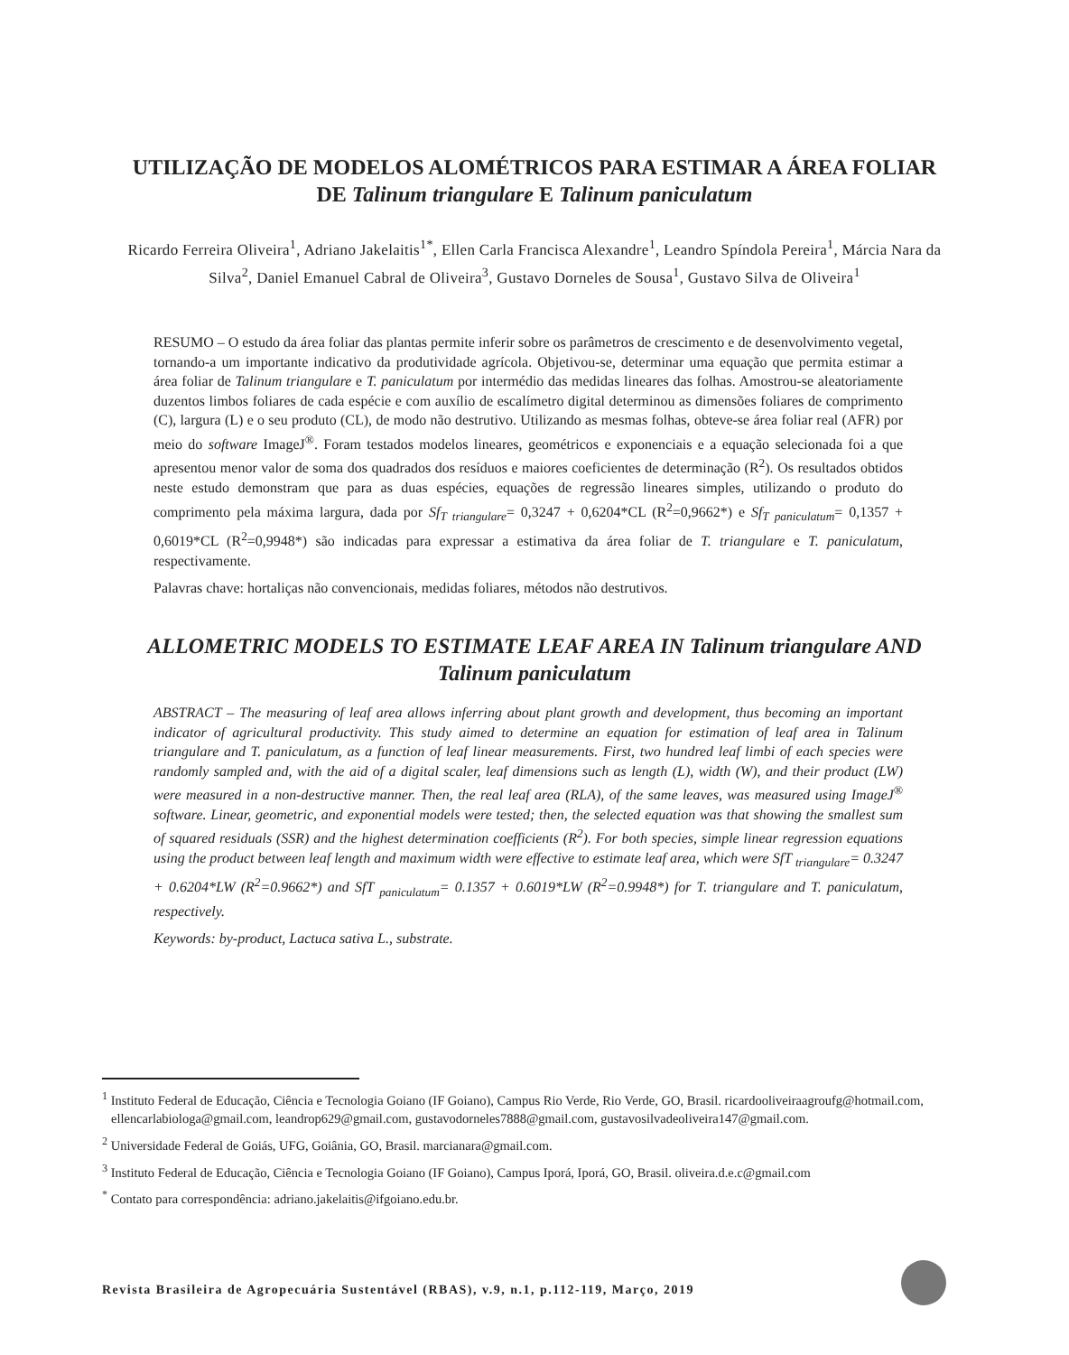UTILIZAÇÃO DE MODELOS ALOMÉTRICOS PARA ESTIMAR A ÁREA FOLIAR DE Talinum triangulare E Talinum paniculatum
Ricardo Ferreira Oliveira<sup>1</sup>, Adriano Jakelaitis<sup>1*</sup>, Ellen Carla Francisca Alexandre<sup>1</sup>, Leandro Spíndola Pereira<sup>1</sup>, Márcia Nara da Silva<sup>2</sup>, Daniel Emanuel Cabral de Oliveira<sup>3</sup>, Gustavo Dorneles de Sousa<sup>1</sup>, Gustavo Silva de Oliveira<sup>1</sup>
RESUMO – O estudo da área foliar das plantas permite inferir sobre os parâmetros de crescimento e de desenvolvimento vegetal, tornando-a um importante indicativo da produtividade agrícola. Objetivou-se, determinar uma equação que permita estimar a área foliar de Talinum triangulare e T. paniculatum por intermédio das medidas lineares das folhas. Amostrou-se aleatoriamente duzentos limbos foliares de cada espécie e com auxílio de escalímetro digital determinou as dimensões foliares de comprimento (C), largura (L) e o seu produto (CL), de modo não destrutivo. Utilizando as mesmas folhas, obteve-se área foliar real (AFR) por meio do software ImageJ<sup>®</sup>. Foram testados modelos lineares, geométricos e exponenciais e a equação selecionada foi a que apresentou menor valor de soma dos quadrados dos resíduos e maiores coeficientes de determinação (R<sup>2</sup>). Os resultados obtidos neste estudo demonstram que para as duas espécies, equações de regressão lineares simples, utilizando o produto do comprimento pela máxima largura, dada por Sf<sub>T triangulare</sub>= 0,3247 + 0,6204*CL (R<sup>2</sup>=0,9662*) e Sf<sub>T paniculatum</sub>= 0,1357 + 0,6019*CL (R<sup>2</sup>=0,9948*) são indicadas para expressar a estimativa da área foliar de T. triangulare e T. paniculatum, respectivamente.
Palavras chave: hortaliças não convencionais, medidas foliares, métodos não destrutivos.
ALLOMETRIC MODELS TO ESTIMATE LEAF AREA IN Talinum triangulare AND Talinum paniculatum
ABSTRACT – The measuring of leaf area allows inferring about plant growth and development, thus becoming an important indicator of agricultural productivity. This study aimed to determine an equation for estimation of leaf area in Talinum triangulare and T. paniculatum, as a function of leaf linear measurements. First, two hundred leaf limbi of each species were randomly sampled and, with the aid of a digital scaler, leaf dimensions such as length (L), width (W), and their product (LW) were measured in a non-destructive manner. Then, the real leaf area (RLA), of the same leaves, was measured using ImageJ<sup>®</sup> software. Linear, geometric, and exponential models were tested; then, the selected equation was that showing the smallest sum of squared residuals (SSR) and the highest determination coefficients (R<sup>2</sup>). For both species, simple linear regression equations using the product between leaf length and maximum width were effective to estimate leaf area, which were SfT <sub>triangulare</sub>= 0.3247 + 0.6204*LW (R<sup>2</sup>=0.9662*) and SfT <sub>paniculatum</sub>= 0.1357 + 0.6019*LW (R<sup>2</sup>=0.9948*) for T. triangulare and T. paniculatum, respectively.
Keywords: by-product, Lactuca sativa L., substrate.
<sup>1</sup> Instituto Federal de Educação, Ciência e Tecnologia Goiano (IF Goiano), Campus Rio Verde, Rio Verde, GO, Brasil. ricardooliveiraagroufg@hotmail.com, ellencarlabiologa@gmail.com, leandrop629@gmail.com, gustavodorneles7888@gmail.com, gustavosilvadeoliveira147@gmail.com.
<sup>2</sup> Universidade Federal de Goiás, UFG, Goiânia, GO, Brasil. marcianara@gmail.com.
<sup>3</sup> Instituto Federal de Educação, Ciência e Tecnologia Goiano (IF Goiano), Campus Iporá, Iporá, GO, Brasil. oliveira.d.e.c@gmail.com
<sup>*</sup> Contato para correspondência: adriano.jakelaitis@ifgoiano.edu.br.
Revista Brasileira de Agropecuária Sustentável (RBAS), v.9, n.1, p.112-119, Março, 2019